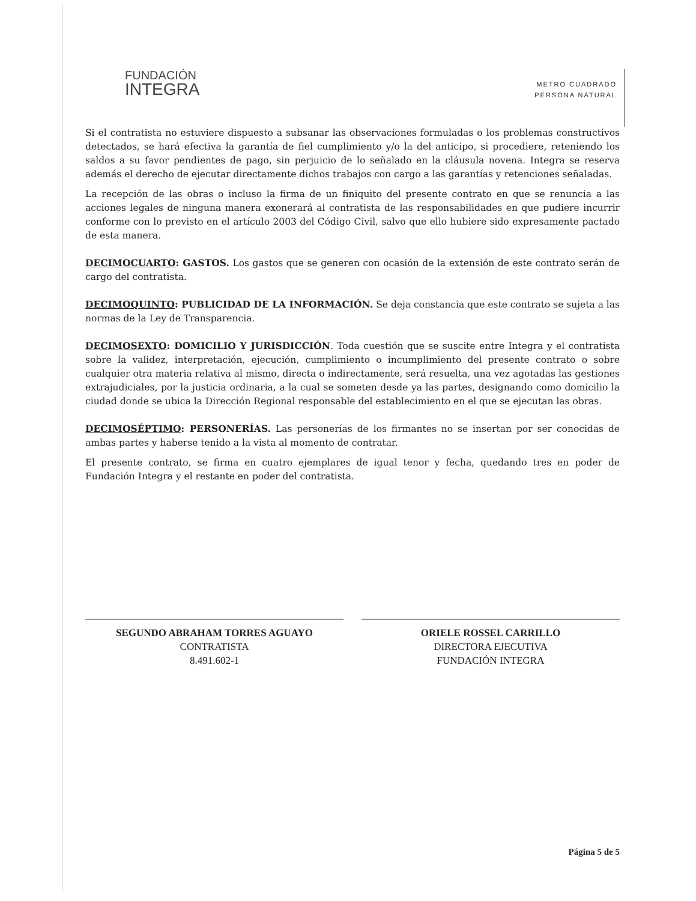FUNDACIÓN
INTEGRA
METRO CUADRADO
PERSONA NATURAL
Si el contratista no estuviere dispuesto a subsanar las observaciones formuladas o los problemas constructivos detectados, se hará efectiva la garantía de fiel cumplimiento y/o la del anticipo, si procediere, reteniendo los saldos a su favor pendientes de pago, sin perjuicio de lo señalado en la cláusula novena. Integra se reserva además el derecho de ejecutar directamente dichos trabajos con cargo a las garantías y retenciones señaladas.
La recepción de las obras o incluso la firma de un finiquito del presente contrato en que se renuncia a las acciones legales de ninguna manera exonerará al contratista de las responsabilidades en que pudiere incurrir conforme con lo previsto en el artículo 2003 del Código Civil, salvo que ello hubiere sido expresamente pactado de esta manera.
DECIMOCUARTO: GASTOS. Los gastos que se generen con ocasión de la extensión de este contrato serán de cargo del contratista.
DECIMOQUINTO: PUBLICIDAD DE LA INFORMACIÓN. Se deja constancia que este contrato se sujeta a las normas de la Ley de Transparencia.
DECIMOSEXTO: DOMICILIO Y JURISDICCIÓN. Toda cuestión que se suscite entre Integra y el contratista sobre la validez, interpretación, ejecución, cumplimiento o incumplimiento del presente contrato o sobre cualquier otra materia relativa al mismo, directa o indirectamente, será resuelta, una vez agotadas las gestiones extrajudiciales, por la justicia ordinaria, a la cual se someten desde ya las partes, designando como domicilio la ciudad donde se ubica la Dirección Regional responsable del establecimiento en el que se ejecutan las obras.
DECIMOSÉPTIMO: PERSONERÍAS. Las personerías de los firmantes no se insertan por ser conocidas de ambas partes y haberse tenido a la vista al momento de contratar.
El presente contrato, se firma en cuatro ejemplares de igual tenor y fecha, quedando tres en poder de Fundación Integra y el restante en poder del contratista.
SEGUNDO ABRAHAM TORRES AGUAYO
CONTRATISTA
8.491.602-1
ORIELE ROSSEL CARRILLO
DIRECTORA EJECUTIVA
FUNDACIÓN INTEGRA
Página 5 de 5